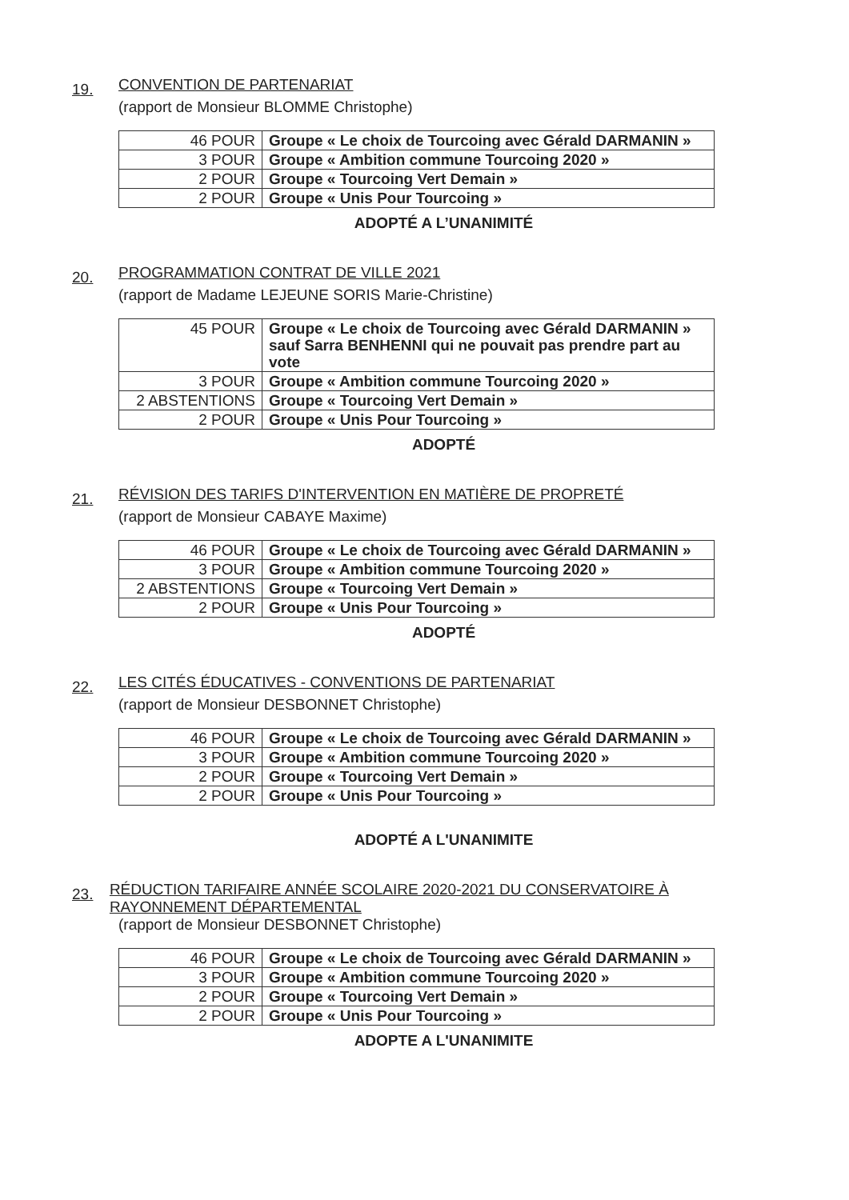19. CONVENTION DE PARTENARIAT
(rapport de Monsieur BLOMME Christophe)
| 46 POUR | Groupe « Le choix de Tourcoing avec Gérald DARMANIN » |
| 3 POUR | Groupe « Ambition commune Tourcoing 2020 » |
| 2 POUR | Groupe « Tourcoing Vert Demain » |
| 2 POUR | Groupe « Unis Pour Tourcoing » |
ADOPTÉ A L’UNANIMITÉ
20. PROGRAMMATION CONTRAT DE VILLE 2021
(rapport de Madame LEJEUNE SORIS Marie-Christine)
| 45 POUR | Groupe « Le choix de Tourcoing avec Gérald DARMANIN » sauf Sarra BENHENNI qui ne pouvait pas prendre part au vote |
| 3 POUR | Groupe « Ambition commune Tourcoing 2020 » |
| 2 ABSTENTIONS | Groupe « Tourcoing Vert Demain » |
| 2 POUR | Groupe « Unis Pour Tourcoing » |
ADOPTÉ
21. RÉVISION DES TARIFS D'INTERVENTION EN MATIÈRE DE PROPRETÉ
(rapport de Monsieur CABAYE Maxime)
| 46 POUR | Groupe « Le choix de Tourcoing avec Gérald DARMANIN » |
| 3 POUR | Groupe « Ambition commune Tourcoing 2020 » |
| 2 ABSTENTIONS | Groupe « Tourcoing Vert Demain » |
| 2 POUR | Groupe « Unis Pour Tourcoing » |
ADOPTÉ
22. LES CITÉS ÉDUCATIVES - CONVENTIONS DE PARTENARIAT
(rapport de Monsieur DESBONNET Christophe)
| 46 POUR | Groupe « Le choix de Tourcoing avec Gérald DARMANIN » |
| 3 POUR | Groupe « Ambition commune Tourcoing 2020 » |
| 2 POUR | Groupe « Tourcoing Vert Demain » |
| 2 POUR | Groupe « Unis Pour Tourcoing » |
ADOPTÉ A L'UNANIMITE
23. RÉDUCTION TARIFAIRE ANNÉE SCOLAIRE 2020-2021 DU CONSERVATOIRE À RAYONNEMENT DÉPARTEMENTAL
(rapport de Monsieur DESBONNET Christophe)
| 46 POUR | Groupe « Le choix de Tourcoing avec Gérald DARMANIN » |
| 3 POUR | Groupe « Ambition commune Tourcoing 2020 » |
| 2 POUR | Groupe « Tourcoing Vert Demain » |
| 2 POUR | Groupe « Unis Pour Tourcoing » |
ADOPTE A L'UNANIMITE